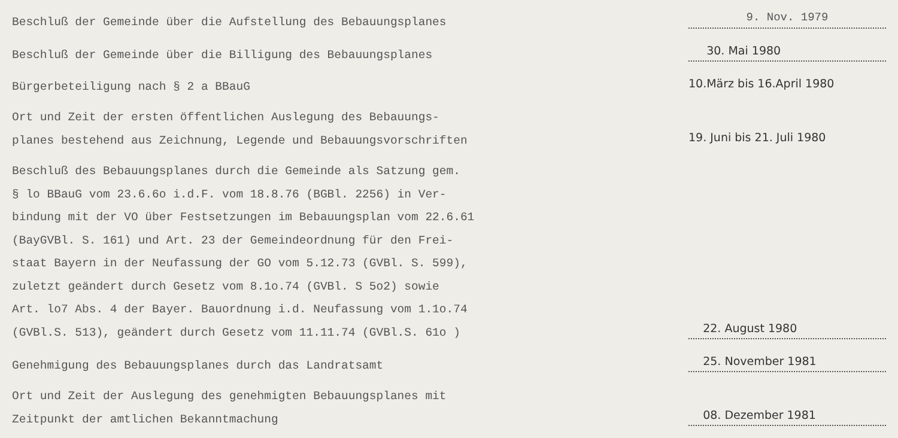Beschluß der Gemeinde über die Aufstellung des Bebauungsplanes
9. Nov. 1979
Beschluß der Gemeinde über die Billigung des Bebauungsplanes
30. Mai 1980
Bürgerbeteiligung nach § 2 a BBauG
10.März bis 16.April 1980
Ort und Zeit der ersten öffentlichen Auslegung des Bebauungs-
planes bestehend aus Zeichnung, Legende und Bebauungsvorschriften
19. Juni bis 21. Juli 1980
Beschluß des Bebauungsplanes durch die Gemeinde als Satzung gem.
§ lo BBauG vom 23.6.6o i.d.F. vom 18.8.76 (BGBl. 2256) in Ver-
bindung mit der VO über Festsetzungen im Bebauungsplan vom 22.6.61
(BayGVBl. S. 161) und Art. 23 der Gemeindeordnung für den Frei-
staat Bayern in der Neufassung der GO vom 5.12.73 (GVBl. S. 599),
zuletzt geändert durch Gesetz vom 8.1o.74 (GVBl. S 5o2) sowie
Art. lo7 Abs. 4 der Bayer. Bauordnung i.d. Neufassung vom 1.1o.74
(GVBl.S. 513), geändert durch Gesetz vom 11.11.74 (GVBl.S. 61o )
22. August 1980
Genehmigung des Bebauungsplanes durch das Landratsamt
25. November 1981
Ort und Zeit der Auslegung des genehmigten Bebauungsplanes mit
Zeitpunkt der amtlichen Bekanntmachung
08. Dezember 1981